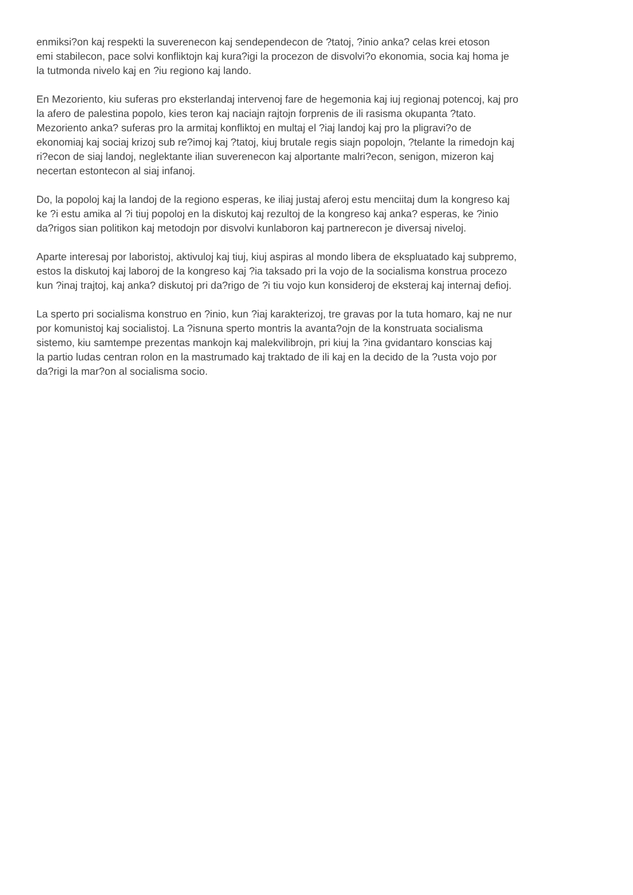enmiksi?on kaj respekti la suverenecon kaj sendependecon de ?tatoj, ?inio anka? celas krei etoson
emi stabilecon, pace solvi konfliktojn kaj kura?igi la procezon de disvolvi?o ekonomia, socia kaj homa je
la tutmonda nivelo kaj en ?iu regiono kaj lando.
En Mezoriento, kiu suferas pro eksterlandaj intervenoj fare de hegemonia kaj iuj regionaj potencoj, kaj pro
la afero de palestina popolo, kies teron kaj naciajn rajtojn forprenis de ili rasisma okupanta ?tato.
Mezoriento anka? suferas pro la armitaj konfliktoj en multaj el ?iaj landoj kaj pro la pligravi?o de
ekonomiaj kaj sociaj krizoj sub re?imoj kaj ?tatoj, kiuj brutale regis siajn popolojn, ?telante la rimedojn kaj
ri?econ de siaj landoj, neglektante ilian suverenecon kaj alportante malri?econ, senigon, mizeron kaj
necertan estontecon al siaj infanoj.
Do, la popoloj kaj la landoj de la regiono esperas, ke iliaj justaj aferoj estu menciitaj dum la kongreso kaj
ke ?i estu amika al ?i tiuj popoloj en la diskutoj kaj rezultoj de la kongreso kaj anka? esperas, ke ?inio
da?rigos sian politikon kaj metodojn por disvolvi kunlaboron kaj partnerecon je diversaj niveloj.
Aparte interesaj por laboristoj, aktivuloj kaj tiuj, kiuj aspiras al mondo libera de ekspluatado kaj subpremo,
estos la diskutoj kaj laboroj de la kongreso kaj ?ia taksado pri la vojo de la socialisma konstrua procezo
kun ?inaj trajtoj, kaj anka? diskutoj pri da?rigo de ?i tiu vojo kun konsideroj de eksteraj kaj internaj defioj.
La sperto pri socialisma konstruo en ?inio, kun ?iaj karakterizoj, tre gravas por la tuta homaro, kaj ne nur
por komunistoj kaj socialistoj. La ?isnuna sperto montris la avanta?ojn de la konstruata socialisma
sistemo, kiu samtempe prezentas mankojn kaj malekvilibrojn, pri kiuj la ?ina gvidantaro konscias kaj
la partio ludas centran rolon en la mastrumado kaj traktado de ili kaj en la decido de la ?usta vojo por
da?rigi la mar?on al socialisma socio.